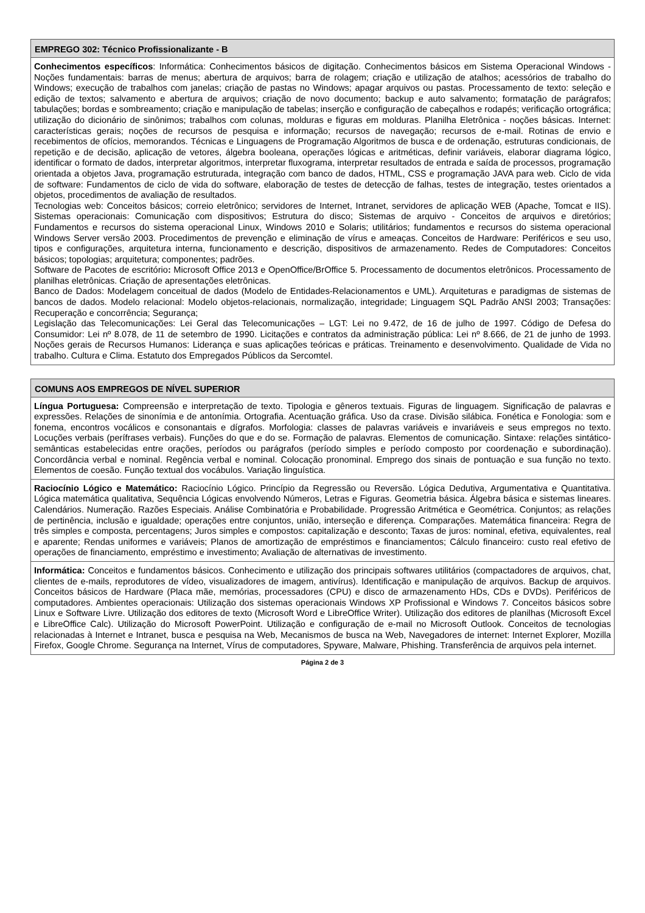| EMPREGO 302: Técnico Profissionalizante - B |
| --- |
| Conhecimentos específicos : Informática: Conhecimentos básicos de digitação. Conhecimentos básicos em Sistema Operacional Windows - Noções fundamentais: barras de menus; abertura de arquivos; barra de rolagem; criação e utilização de atalhos; acessórios de trabalho do Windows; execução de trabalhos com janelas; criação de pastas no Windows; apagar arquivos ou pastas. Processamento de texto: seleção e edição de textos; salvamento e abertura de arquivos; criação de novo documento; backup e auto salvamento; formatação de parágrafos; tabulações; bordas e sombreamento; criação e manipulação de tabelas; inserção e configuração de cabeçalhos e rodapés; verificação ortográfica; utilização do dicionário de sinônimos; trabalhos com colunas, molduras e figuras em molduras. Planilha Eletrônica - noções básicas. Internet: características gerais; noções de recursos de pesquisa e informação; recursos de navegação; recursos de e-mail. Rotinas de envio e recebimentos de ofícios, memorandos. Técnicas e Linguagens de Programação Algoritmos de busca e de ordenação, estruturas condicionais, de repetição e de decisão, aplicação de vetores, álgebra booleana, operações lógicas e aritméticas, definir variáveis, elaborar diagrama lógico, identificar o formato de dados, interpretar algoritmos, interpretar fluxograma, interpretar resultados de entrada e saída de processos, programação orientada a objetos Java, programação estruturada, integração com banco de dados, HTML, CSS e programação JAVA para web. Ciclo de vida de software: Fundamentos de ciclo de vida do software, elaboração de testes de detecção de falhas, testes de integração, testes orientados a objetos, procedimentos de avaliação de resultados. Tecnologias web: Conceitos básicos; correio eletrônico; servidores de Internet, Intranet, servidores de aplicação WEB (Apache, Tomcat e IIS). Sistemas operacionais: Comunicação com dispositivos; Estrutura do disco; Sistemas de arquivo - Conceitos de arquivos e diretórios; Fundamentos e recursos do sistema operacional Linux, Windows 2010 e Solaris; utilitários; fundamentos e recursos do sistema operacional Windows Server versão 2003. Procedimentos de prevenção e eliminação de vírus e ameaças. Conceitos de Hardware: Periféricos e seu uso, tipos e configurações, arquitetura interna, funcionamento e descrição, dispositivos de armazenamento. Redes de Computadores: Conceitos básicos; topologias; arquitetura; componentes; padrões. Software de Pacotes de escritório : Microsoft Office 2013 e OpenOffice/BrOffice 5. Processamento de documentos eletrônicos. Processamento de planilhas eletrônicas. Criação de apresentações eletrônicas. Banco de Dados: Modelagem conceitual de dados (Modelo de Entidades-Relacionamentos e UML). Arquiteturas e paradigmas de sistemas de bancos de dados. Modelo relacional: Modelo objetos-relacionais, normalização, integridade; Linguagem SQL Padrão ANSI 2003; Transações: Recuperação e concorrência; Segurança; Legislação das Telecomunicações: Lei Geral das Telecomunicações – LGT: Lei no 9.472, de 16 de julho de 1997. Código de Defesa do Consumidor: Lei nº 8.078, de 11 de setembro de 1990. Licitações e contratos da administração pública: Lei nº 8.666, de 21 de junho de 1993. Noções gerais de Recursos Humanos: Liderança e suas aplicações teóricas e práticas. Treinamento e desenvolvimento. Qualidade de Vida no trabalho. Cultura e Clima. Estatuto dos Empregados Públicos da Sercomtel. |
| COMUNS AOS EMPREGOS DE NÍVEL SUPERIOR |
| --- |
| Língua Portuguesa: Compreensão e interpretação de texto. Tipologia e gêneros textuais. Figuras de linguagem. Significação de palavras e expressões. Relações de sinonímia e de antonímia. Ortografia. Acentuação gráfica. Uso da crase. Divisão silábica. Fonética e Fonologia: som e fonema, encontros vocálicos e consonantais e dígrafos. Morfologia: classes de palavras variáveis e invariáveis e seus empregos no texto. Locuções verbais (perífrases verbais). Funções do que e do se. Formação de palavras. Elementos de comunicação. Sintaxe: relações sintático-semânticas estabelecidas entre orações, períodos ou parágrafos (período simples e período composto por coordenação e subordinação). Concordância verbal e nominal. Regência verbal e nominal. Colocação pronominal. Emprego dos sinais de pontuação e sua função no texto. Elementos de coesão. Função textual dos vocábulos. Variação linguística. |
| Raciocínio Lógico e Matemático: Raciocínio Lógico. Princípio da Regressão ou Reversão. Lógica Dedutiva, Argumentativa e Quantitativa. Lógica matemática qualitativa, Sequência Lógicas envolvendo Números, Letras e Figuras. Geometria básica. Álgebra básica e sistemas lineares. Calendários. Numeração. Razões Especiais. Análise Combinatória e Probabilidade. Progressão Aritmética e Geométrica. Conjuntos; as relações de pertinência, inclusão e igualdade; operações entre conjuntos, união, interseção e diferença. Comparações. Matemática financeira: Regra de três simples e composta, percentagens; Juros simples e compostos: capitalização e desconto; Taxas de juros: nominal, efetiva, equivalentes, real e aparente; Rendas uniformes e variáveis; Planos de amortização de empréstimos e financiamentos; Cálculo financeiro: custo real efetivo de operações de financiamento, empréstimo e investimento; Avaliação de alternativas de investimento. |
| Informática: Conceitos e fundamentos básicos. Conhecimento e utilização dos principais softwares utilitários (compactadores de arquivos, chat, clientes de e-mails, reprodutores de vídeo, visualizadores de imagem, antivírus). Identificação e manipulação de arquivos. Backup de arquivos. Conceitos básicos de Hardware (Placa mãe, memórias, processadores (CPU) e disco de armazenamento HDs, CDs e DVDs). Periféricos de computadores. Ambientes operacionais: Utilização dos sistemas operacionais Windows XP Profissional e Windows 7. Conceitos básicos sobre Linux e Software Livre. Utilização dos editores de texto (Microsoft Word e LibreOffice Writer). Utilização dos editores de planilhas (Microsoft Excel e LibreOffice Calc). Utilização do Microsoft PowerPoint. Utilização e configuração de e-mail no Microsoft Outlook. Conceitos de tecnologias relacionadas à Internet e Intranet, busca e pesquisa na Web, Mecanismos de busca na Web, Navegadores de internet: Internet Explorer, Mozilla Firefox, Google Chrome. Segurança na Internet, Vírus de computadores, Spyware, Malware, Phishing. Transferência de arquivos pela internet. |
Página 2 de 3